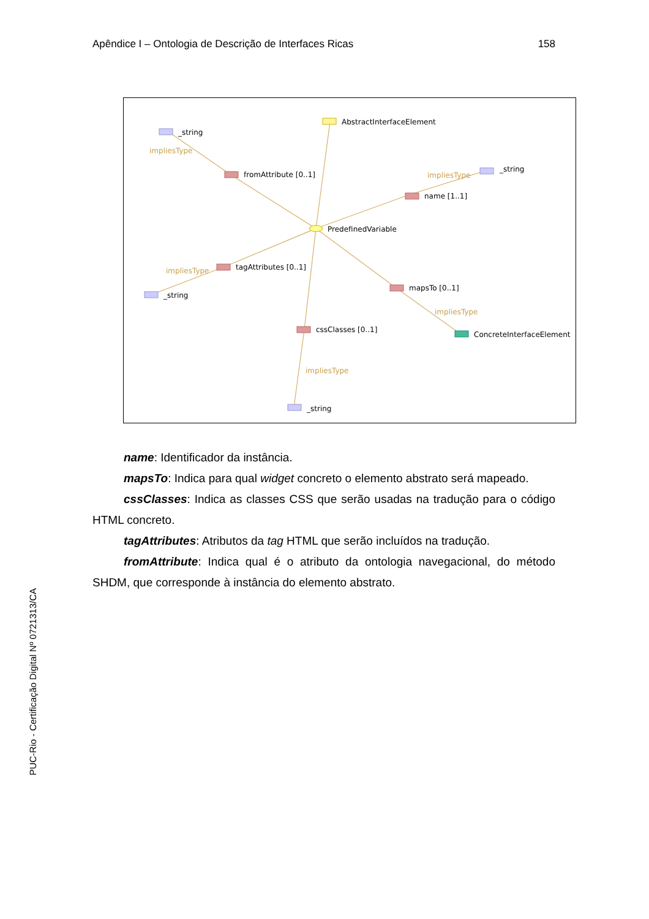Apêndice I – Ontologia de Descrição de Interfaces Ricas 158
PUC-Rio - Certificação Digital Nº 0721313/CA
AbstractInterfaceElement
_string
impliesType
fromAttribute [0..1]
impliesType
_string
name [1..1]
PredefinedVariable
impliesType
tagAttributes [0..1]
_string
mapsTo [0..1]
impliesType
cssClasses [0..1]
ConcreteInterfaceElement
impliesType
_string
name: Identificador da instância.
mapsTo: Indica para qual widget concreto o elemento abstrato será mapeado.
cssClasses: Indica as classes CSS que serão usadas na tradução para o código HTML concreto.
tagAttributes: Atributos da tag HTML que serão incluídos na tradução.
fromAttribute: Indica qual é o atributo da ontologia navegacional, do método SHDM, que corresponde à instância do elemento abstrato.